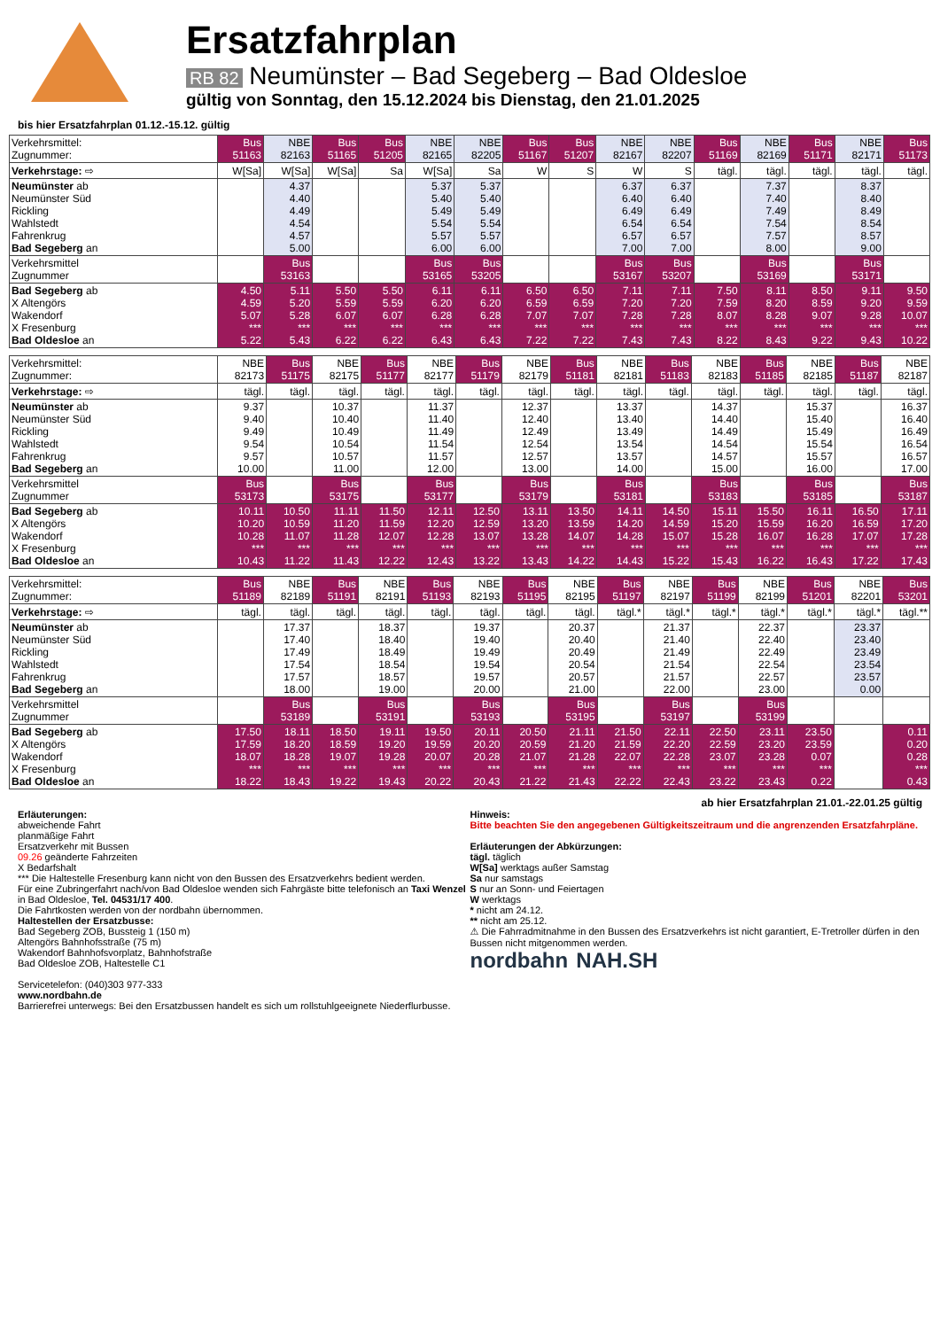Ersatzfahrplan
RB 82 Neumünster – Bad Segeberg – Bad Oldesloe
gültig von Sonntag, den 15.12.2024 bis Dienstag, den 21.01.2025
bis hier Ersatzfahrplan 01.12.-15.12. gültig
| Verkehrsmittel: Zugnummer: | Bus 51163 | NBE 82163 | Bus 51165 | Bus 51205 | NBE 82165 | NBE 82205 | Bus 51167 | Bus 51207 | NBE 82167 | NBE 82207 | Bus 51169 | NBE 82169 | Bus 51171 | NBE 82171 | Bus 51173 |
| Verkehrstage: ⇨ | W[Sa] | W[Sa] | W[Sa] | Sa | W[Sa] | Sa | W | S | W | S | tägl. | tägl. | tägl. | tägl. | tägl. |
| Neumünster ab Neumünster Süd Rickling Wahlstedt Fahrenkrug Bad Segeberg an | | 4.37 4.40 4.49 4.54 4.57 5.00 | | | 5.37 5.40 5.49 5.54 5.57 6.00 | 5.37 5.40 5.49 5.54 5.57 6.00 | | | 6.37 6.40 6.49 6.54 6.57 7.00 | 6.37 6.40 6.49 6.54 6.57 7.00 | | 7.37 7.40 7.49 7.54 7.57 8.00 | | 8.37 8.40 8.49 8.54 8.57 9.00 | |
| Verkehrsmittel Zugnummer | | Bus 53163 | | | Bus 53165 | Bus 53205 | | | Bus 53167 | Bus 53207 | | Bus 53169 | | Bus 53171 | |
| Bad Segeberg ab X Altengörs Wakendorf X Fresenburg Bad Oldesloe an | 4.50 4.59 5.07 *** 5.22 | 5.11 5.20 5.28 *** 5.43 | 5.50 5.59 6.07 *** 6.22 | 5.50 5.59 6.07 *** 6.22 | 6.11 6.20 6.28 *** 6.43 | 6.11 6.20 6.28 *** 6.43 | 6.50 6.59 7.07 *** 7.22 | 6.50 6.59 7.07 *** 7.22 | 7.11 7.20 7.28 *** 7.43 | 7.11 7.20 7.28 *** 7.43 | 7.50 7.59 8.07 *** 8.22 | 8.11 8.20 8.28 *** 8.43 | 8.50 8.59 9.07 *** 9.22 | 9.11 9.20 9.28 *** 9.43 | 9.50 9.59 10.07 *** 10.22 |
| Verkehrsmittel: Zugnummer: | NBE 82173 | Bus 51175 | NBE 82175 | Bus 51177 | NBE 82177 | Bus 51179 | NBE 82179 | Bus 51181 | NBE 82181 | Bus 51183 | NBE 82183 | Bus 51185 | NBE 82185 | Bus 51187 | NBE 82187 |
| Verkehrstage: ⇨ | tägl. | tägl. | tägl. | tägl. | tägl. | tägl. | tägl. | tägl. | tägl. | tägl. | tägl. | tägl. | tägl. | tägl. | tägl. |
| Neumünster ab Neumünster Süd Rickling Wahlstedt Fahrenkrug Bad Segeberg an | 9.37 9.40 9.49 9.54 9.57 10.00 | | 10.37 10.40 10.49 10.54 10.57 11.00 | | 11.37 11.40 11.49 11.54 11.57 12.00 | | 12.37 12.40 12.49 12.54 12.57 13.00 | | 13.37 13.40 13.49 13.54 13.57 14.00 | | 14.37 14.40 14.49 14.54 14.57 15.00 | | 15.37 15.40 15.49 15.54 15.57 16.00 | | 16.37 16.40 16.49 16.54 16.57 17.00 |
| Verkehrsmittel Zugnummer | Bus 53173 | | Bus 53175 | | Bus 53177 | | Bus 53179 | | Bus 53181 | | Bus 53183 | | Bus 53185 | | Bus 53187 |
| Bad Segeberg ab X Altengörs Wakendorf X Fresenburg Bad Oldesloe an | 10.11 10.20 10.28 *** 10.43 | 10.50 10.59 11.07 *** 11.22 | 11.11 11.20 11.28 *** 11.43 | 11.50 11.59 12.07 *** 12.22 | 12.11 12.20 12.28 *** 12.43 | 12.50 12.59 13.07 *** 13.22 | 13.11 13.20 13.28 *** 13.43 | 13.50 13.59 14.07 *** 14.22 | 14.11 14.20 14.28 *** 14.43 | 14.50 14.59 15.07 *** 15.22 | 15.11 15.20 15.28 *** 15.43 | 15.50 15.59 16.07 *** 16.22 | 16.11 16.20 16.28 *** 16.43 | 16.50 16.59 17.07 *** 17.22 | 17.11 17.20 17.28 *** 17.43 |
| Verkehrsmittel: Zugnummer: | Bus 51189 | NBE 82189 | Bus 51191 | NBE 82191 | Bus 51193 | NBE 82193 | Bus 51195 | NBE 82195 | Bus 51197 | NBE 82197 | Bus 51199 | NBE 82199 | Bus 51201 | NBE 82201 | Bus 53201 |
| Verkehrstage: ⇨ | tägl. | tägl. | tägl. | tägl. | tägl. | tägl. | tägl. | tägl. | tägl.* | tägl.* | tägl.* | tägl.* | tägl.* | tägl.* | tägl.** |
| Neumünster ab Neumünster Süd Rickling Wahlstedt Fahrenkrug Bad Segeberg an | | 17.37 17.40 17.49 17.54 17.57 18.00 | | 18.37 18.40 18.49 18.54 18.57 19.00 | | 19.37 19.40 19.49 19.54 19.57 20.00 | | 20.37 20.40 20.49 20.54 20.57 21.00 | | 21.37 21.40 21.49 21.54 21.57 22.00 | | 22.37 22.40 22.49 22.54 22.57 23.00 | | 23.37 23.40 23.49 23.54 23.57 0.00 | |
| Verkehrsmittel Zugnummer | | Bus 53189 | | Bus 53191 | | Bus 53193 | | Bus 53195 | | Bus 53197 | | Bus 53199 | | | |
| Bad Segeberg ab X Altengörs Wakendorf X Fresenburg Bad Oldesloe an | 17.50 17.59 18.07 *** 18.22 | 18.11 18.20 18.28 *** 18.43 | 18.50 18.59 19.07 *** 19.22 | 19.11 19.20 19.28 *** 19.43 | 19.50 19.59 20.07 *** 20.22 | 20.11 20.20 20.28 *** 20.43 | 20.50 20.59 21.07 *** 21.22 | 21.11 21.20 21.28 *** 21.43 | 21.50 21.59 22.07 *** 22.22 | 22.11 22.20 22.28 *** 22.43 | 22.50 22.59 23.07 *** 23.22 | 23.11 23.20 23.28 *** 23.43 | 23.50 23.59 0.07 *** 0.22 | | 0.11 0.20 0.28 *** 0.43 |
ab hier Ersatzfahrplan 21.01.-22.01.25 gültig
Erläuterungen:
abweichende Fahrt
planmäßige Fahrt
Ersatzverkehr mit Bussen
09.26 geänderte Fahrzeiten
X Bedarfshalt
*** Die Haltestelle Fresenburg kann nicht von den Bussen des Ersatzverkehrs bedient werden.
Für eine Zubringerfahrt nach/von Bad Oldesloe wenden sich Fahrgäste bitte telefonisch an Taxi Wenzel in Bad Oldesloe, Tel. 04531/17 400.
Die Fahrtkosten werden von der nordbahn übernommen.
Haltestellen der Ersatzbusse:
Bad Segeberg ZOB, Bussteig 1 (150 m)
Altengörs Bahnhofsstraße (75 m)
Wakendorf Bahnhofsvorplatz, Bahnhofstraße
Bad Oldesloe ZOB, Haltestelle C1
Servicetelefon: (040)303 977-333
www.nordbahn.de
Barrierefrei unterwegs: Bei den Ersatzbussen handelt es sich um rollstuhlgeeignete Niederflurbusse.
Hinweis:
Bitte beachten Sie den angegebenen Gültigkeitszeitraum und die angrenzenden Ersatzfahrpläne.
Erläuterungen der Abkürzungen:
tägl. täglich
W[Sa] werktags außer Samstag
Sa nur samstags
S nur an Sonn- und Feiertagen
W werktags
* nicht am 24.12.
** nicht am 25.12.
⚠ Die Fahrradmitnahme in den Bussen des Ersatzverkehrs ist nicht garantiert, E-Tretroller dürfen in den Bussen nicht mitgenommen werden.
nordbahn NAH.SH